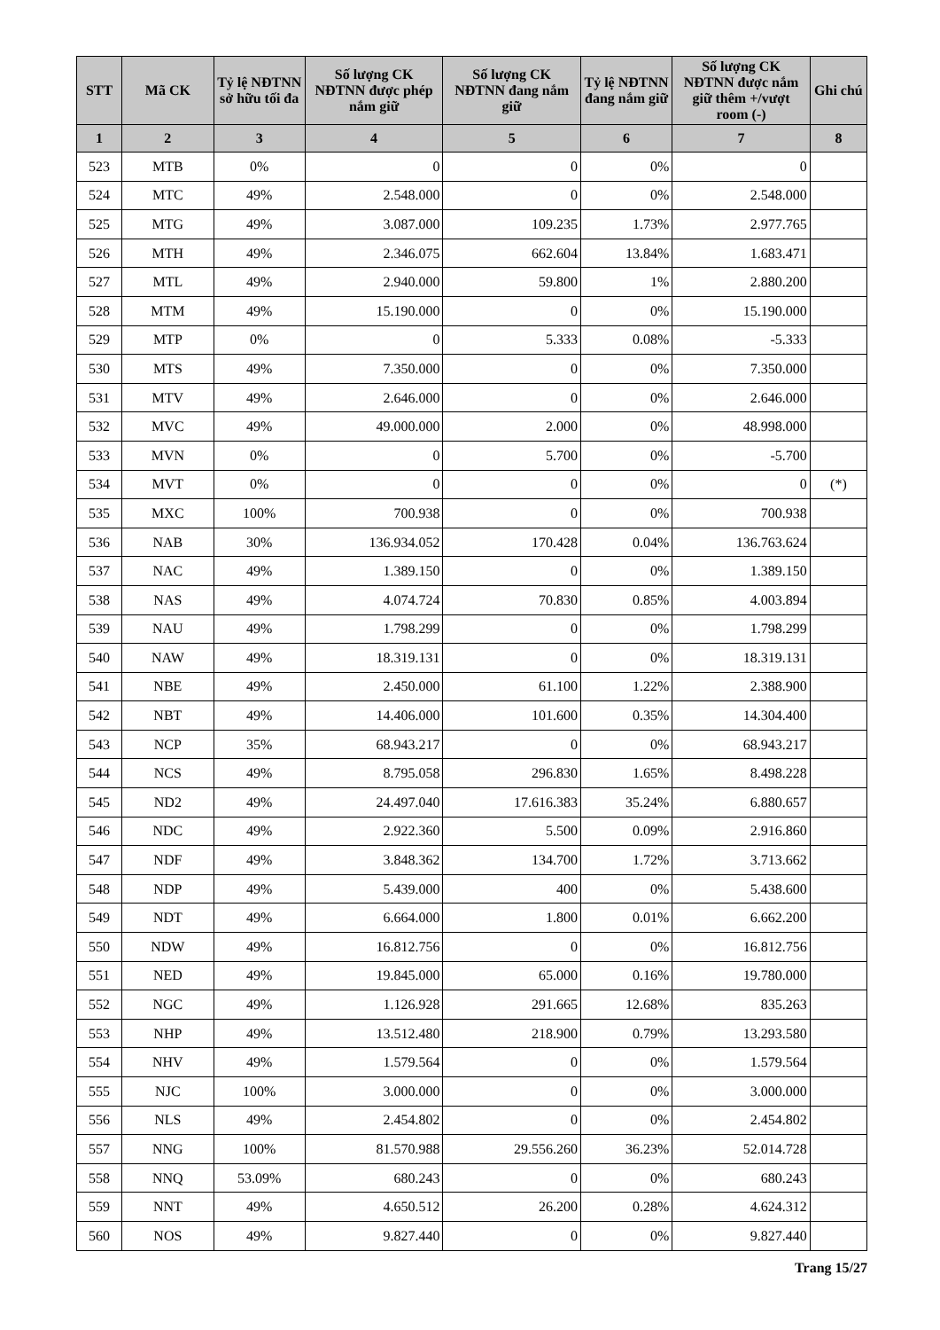| STT | Mã CK | Tỷ lệ NĐTNN sở hữu tối đa | Số lượng CK NĐTNN được phép nắm giữ | Số lượng CK NĐTNN đang nắm giữ | Tỷ lệ NĐTNN đang nắm giữ | Số lượng CK NĐTNN được nắm giữ thêm +/vượt room (-) | Ghi chú |
| --- | --- | --- | --- | --- | --- | --- | --- |
| 1 | 2 | 3 | 4 | 5 | 6 | 7 | 8 |
| 523 | MTB | 0% | 0 | 0 | 0% | 0 | |
| 524 | MTC | 49% | 2.548.000 | 0 | 0% | 2.548.000 | |
| 525 | MTG | 49% | 3.087.000 | 109.235 | 1.73% | 2.977.765 | |
| 526 | MTH | 49% | 2.346.075 | 662.604 | 13.84% | 1.683.471 | |
| 527 | MTL | 49% | 2.940.000 | 59.800 | 1% | 2.880.200 | |
| 528 | MTM | 49% | 15.190.000 | 0 | 0% | 15.190.000 | |
| 529 | MTP | 0% | 0 | 5.333 | 0.08% | -5.333 | |
| 530 | MTS | 49% | 7.350.000 | 0 | 0% | 7.350.000 | |
| 531 | MTV | 49% | 2.646.000 | 0 | 0% | 2.646.000 | |
| 532 | MVC | 49% | 49.000.000 | 2.000 | 0% | 48.998.000 | |
| 533 | MVN | 0% | 0 | 5.700 | 0% | -5.700 | |
| 534 | MVT | 0% | 0 | 0 | 0% | 0 | (*) |
| 535 | MXC | 100% | 700.938 | 0 | 0% | 700.938 | |
| 536 | NAB | 30% | 136.934.052 | 170.428 | 0.04% | 136.763.624 | |
| 537 | NAC | 49% | 1.389.150 | 0 | 0% | 1.389.150 | |
| 538 | NAS | 49% | 4.074.724 | 70.830 | 0.85% | 4.003.894 | |
| 539 | NAU | 49% | 1.798.299 | 0 | 0% | 1.798.299 | |
| 540 | NAW | 49% | 18.319.131 | 0 | 0% | 18.319.131 | |
| 541 | NBE | 49% | 2.450.000 | 61.100 | 1.22% | 2.388.900 | |
| 542 | NBT | 49% | 14.406.000 | 101.600 | 0.35% | 14.304.400 | |
| 543 | NCP | 35% | 68.943.217 | 0 | 0% | 68.943.217 | |
| 544 | NCS | 49% | 8.795.058 | 296.830 | 1.65% | 8.498.228 | |
| 545 | ND2 | 49% | 24.497.040 | 17.616.383 | 35.24% | 6.880.657 | |
| 546 | NDC | 49% | 2.922.360 | 5.500 | 0.09% | 2.916.860 | |
| 547 | NDF | 49% | 3.848.362 | 134.700 | 1.72% | 3.713.662 | |
| 548 | NDP | 49% | 5.439.000 | 400 | 0% | 5.438.600 | |
| 549 | NDT | 49% | 6.664.000 | 1.800 | 0.01% | 6.662.200 | |
| 550 | NDW | 49% | 16.812.756 | 0 | 0% | 16.812.756 | |
| 551 | NED | 49% | 19.845.000 | 65.000 | 0.16% | 19.780.000 | |
| 552 | NGC | 49% | 1.126.928 | 291.665 | 12.68% | 835.263 | |
| 553 | NHP | 49% | 13.512.480 | 218.900 | 0.79% | 13.293.580 | |
| 554 | NHV | 49% | 1.579.564 | 0 | 0% | 1.579.564 | |
| 555 | NJC | 100% | 3.000.000 | 0 | 0% | 3.000.000 | |
| 556 | NLS | 49% | 2.454.802 | 0 | 0% | 2.454.802 | |
| 557 | NNG | 100% | 81.570.988 | 29.556.260 | 36.23% | 52.014.728 | |
| 558 | NNQ | 53.09% | 680.243 | 0 | 0% | 680.243 | |
| 559 | NNT | 49% | 4.650.512 | 26.200 | 0.28% | 4.624.312 | |
| 560 | NOS | 49% | 9.827.440 | 0 | 0% | 9.827.440 | |
Trang 15/27